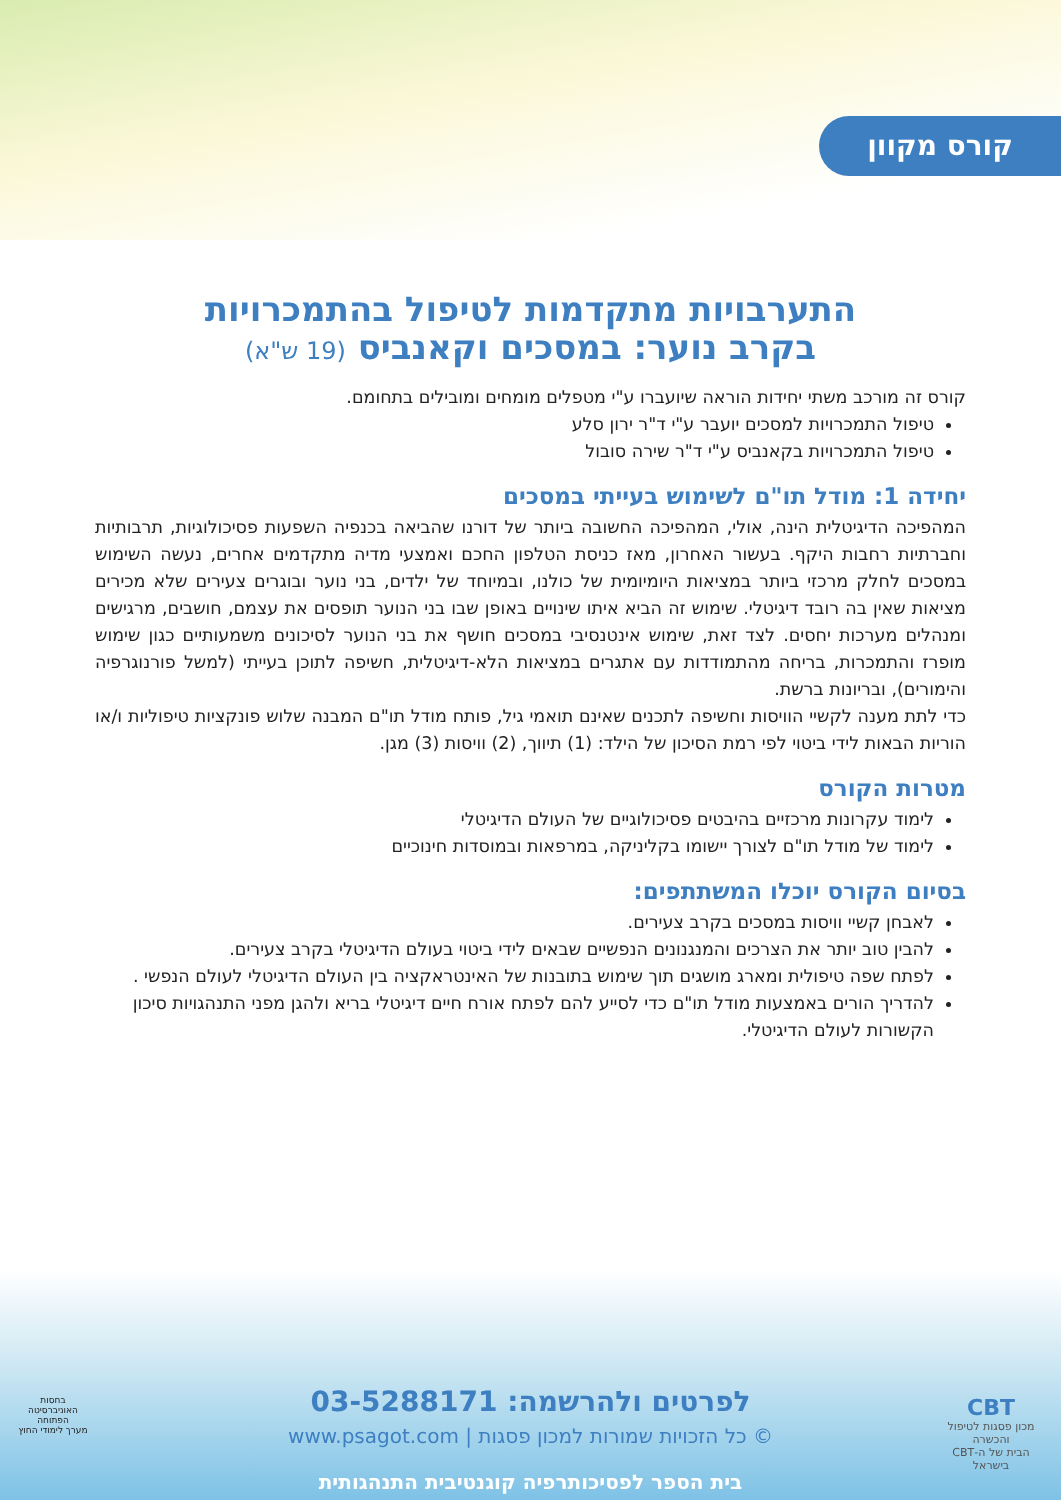קורס מקוון
התערבויות מתקדמות לטיפול בהתמכרויות
בקרב נוער: במסכים וקאנביס (19 ש"א)
קורס זה מורכב משתי יחידות הוראה שיועברו ע"י מטפלים מומחים ומובילים בתחומם.
טיפול התמכרויות למסכים יועבר ע"י ד"ר ירון סלע
טיפול התמכרויות בקאנביס ע"י ד"ר שירה סובול
יחידה 1: מודל תו"ם לשימוש בעייתי במסכים
המהפיכה הדיגיטלית הינה, אולי, המהפיכה החשובה ביותר של דורנו שהביאה בכנפיה השפעות פסיכולוגיות, תרבותיות וחברתיות רחבות היקף. בעשור האחרון, מאז כניסת הטלפון החכם ואמצעי מדיה מתקדמים אחרים, נעשה השימוש במסכים לחלק מרכזי ביותר במציאות היומיומית של כולנו, ובמיוחד של ילדים, בני נוער ובוגרים צעירים שלא מכירים מציאות שאין בה רובד דיגיטלי. שימוש זה הביא איתו שינויים באופן שבו בני הנוער תופסים את עצמם, חושבים, מרגישים ומנהלים מערכות יחסים. לצד זאת, שימוש אינטנסיבי במסכים חושף את בני הנוער לסיכונים משמעותיים כגון שימוש מופרז והתמכרות, בריחה מהתמודדות עם אתגרים במציאות הלא-דיגיטלית, חשיפה לתוכן בעייתי (למשל פורנוגרפיה והימורים), ובריונות ברשת.
כדי לתת מענה לקשיי הוויסות וחשיפה לתכנים שאינם תואמי גיל, פותח מודל תו"ם המבנה שלוש פונקציות טיפוליות ו/או הוריות הבאות לידי ביטוי לפי רמת הסיכון של הילד: (1) תיווך, (2) וויסות (3) מגן.
מטרות הקורס
לימוד עקרונות מרכזיים בהיבטים פסיכולוגיים של העולם הדיגיטלי
לימוד של מודל תו"ם לצורך יישומו בקליניקה, במרפאות ובמוסדות חינוכיים
בסיום הקורס יוכלו המשתתפים:
לאבחן קשיי וויסות במסכים בקרב צעירים.
להבין טוב יותר את הצרכים והמנגנונים הנפשיים שבאים לידי ביטוי בעולם הדיגיטלי בקרב צעירים.
לפתח שפה טיפולית ומארג מושגים תוך שימוש בתובנות של האינטראקציה בין העולם הדיגיטלי לעולם הנפשי .
להדריך הורים באמצעות מודל תו"ם כדי לסייע להם לפתח אורח חיים דיגיטלי בריא ולהגן מפני התנהגויות סיכון הקשורות לעולם הדיגיטלי.
CBT
מכון פסגות לטיפול והכשרה
הבית של ה-CBT בישראל
בחסות
האוניברסיטה הפתוחה
מערך לימודי החוץ
לפרטים ולהרשמה: 03-5288171
© כל הזכויות שמורות למכון פסגות | www.psagot.com
בית הספר לפסיכותרפיה קוגנטיבית התנהגותית